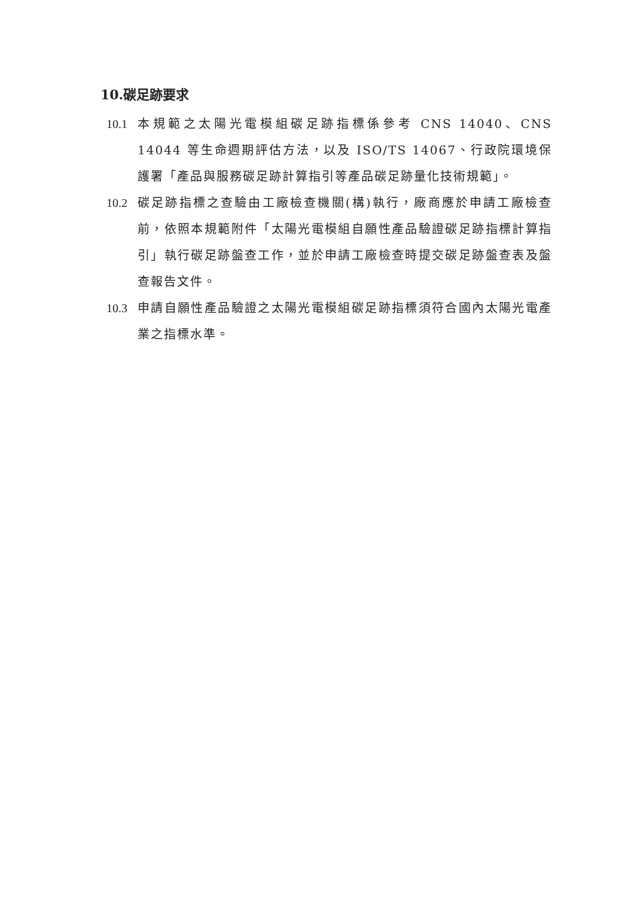10.碳足跡要求
10.1 本規範之太陽光電模組碳足跡指標係參考 CNS 14040、CNS 14044 等生命週期評估方法，以及 ISO/TS 14067、行政院環境保護署「產品與服務碳足跡計算指引等產品碳足跡量化技術規範」。
10.2 碳足跡指標之查驗由工廠檢查機關(構)執行，廠商應於申請工廠檢查前，依照本規範附件「太陽光電模組自願性產品驗證碳足跡指標計算指引」執行碳足跡盤查工作，並於申請工廠檢查時提交碳足跡盤查表及盤查報告文件。
10.3 申請自願性產品驗證之太陽光電模組碳足跡指標須符合國內太陽光電產業之指標水準。